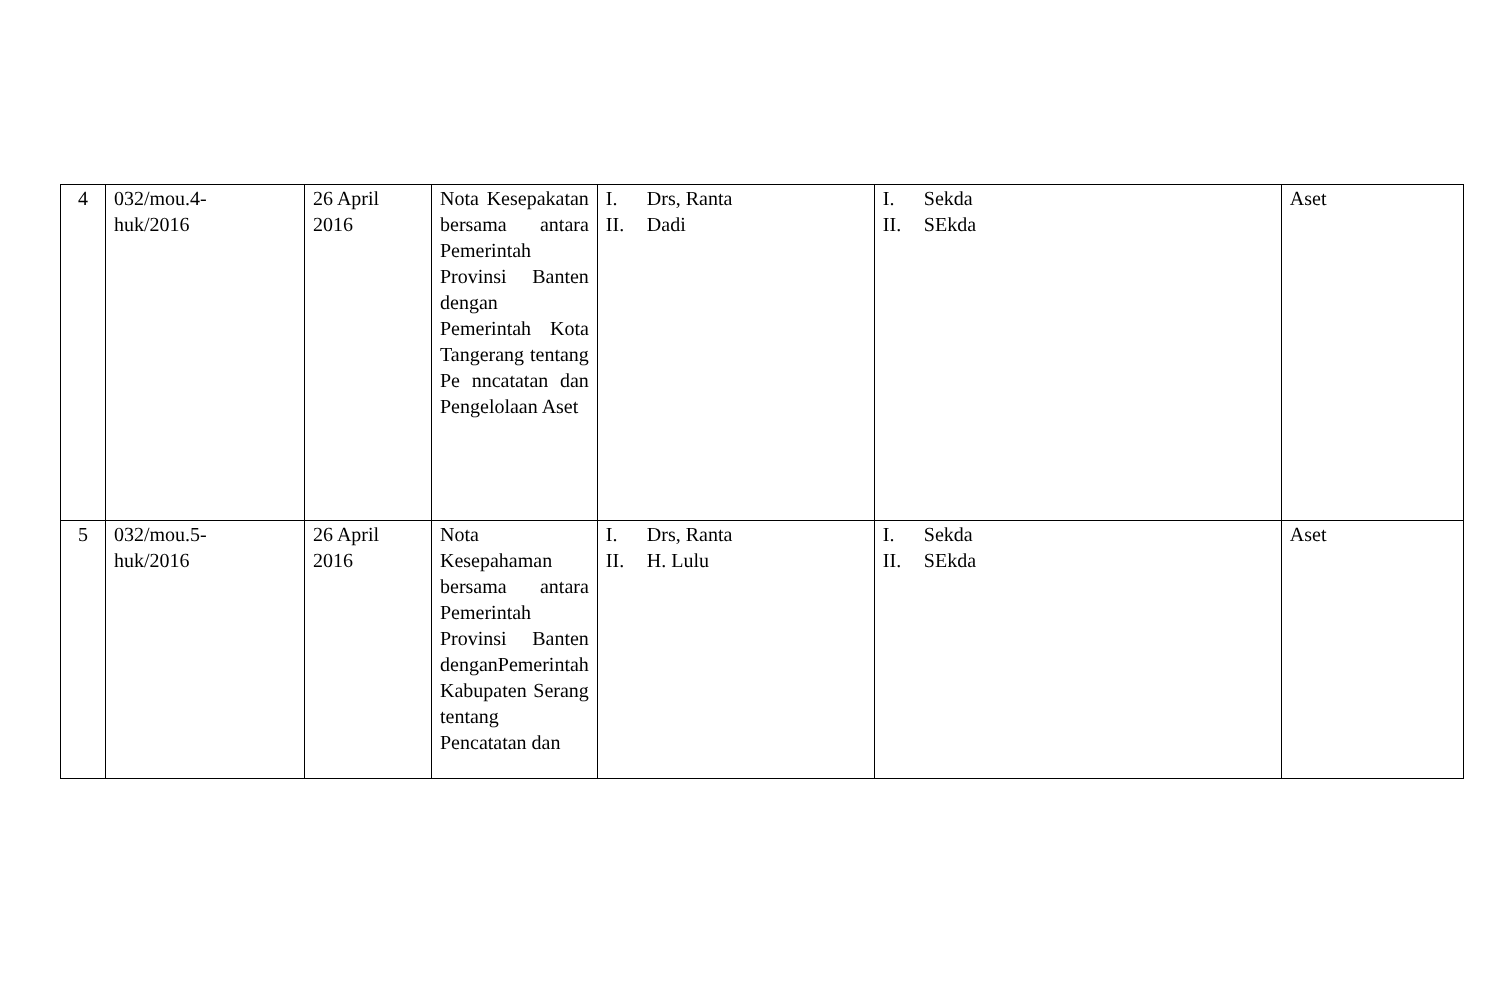| 4 | 032/mou.4- huk/2016 | 26 April 2016 | Nota Kesepakatan bersama antara Pemerintah Provinsi Banten dengan Pemerintah Kota Tangerang tentang Pe nncatatan dan Pengelolaan Aset | I. Drs, Ranta II. Dadi | I. Sekda II. SEkda | Aset |
| 5 | 032/mou.5- huk/2016 | 26 April 2016 | Nota Kesepahaman bersama antara Pemerintah Provinsi Banten denganPemerintah Kabupaten Serang tentang Pencatatan dan | I. Drs, Ranta II. H. Lulu | I. Sekda II. SEkda | Aset |